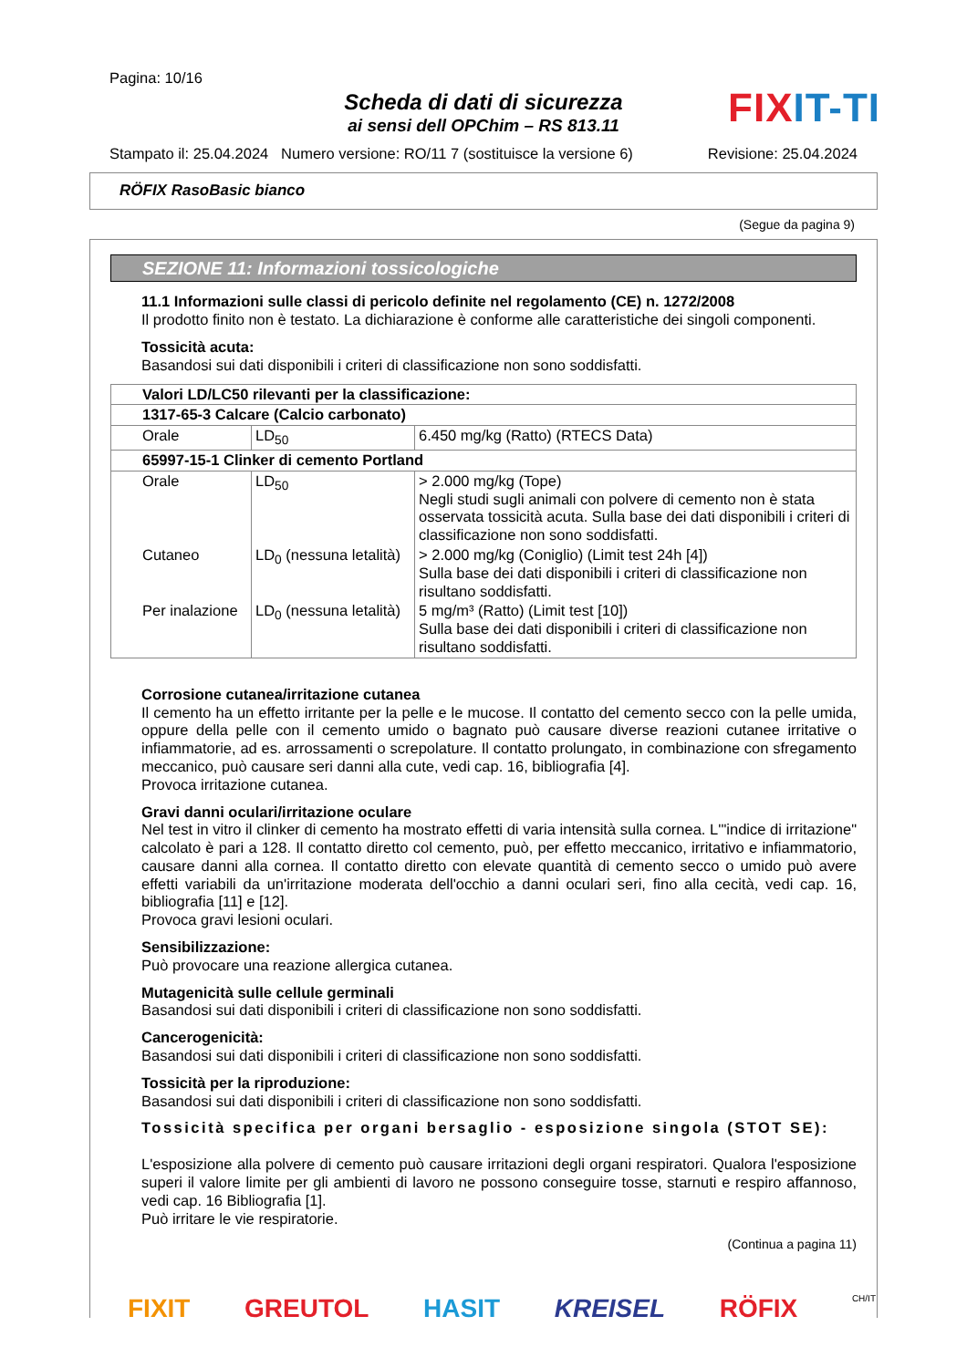Pagina: 10/16
Scheda di dati di sicurezza
ai sensi dell OPChim – RS 813.11
FIXIT-TI
Stampato il: 25.04.2024 Numero versione: RO/11 7 (sostituisce la versione 6) Revisione: 25.04.2024
RÖFIX RasoBasic bianco
(Segue da pagina 9)
SEZIONE 11: Informazioni tossicologiche
11.1 Informazioni sulle classi di pericolo definite nel regolamento (CE) n. 1272/2008
Il prodotto finito non è testato. La dichiarazione è conforme alle caratteristiche dei singoli componenti.
Tossicità acuta:
Basandosi sui dati disponibili i criteri di classificazione non sono soddisfatti.
| Valori LD/LC50 rilevanti per la classificazione: | | |
| 1317-65-3 Calcare (Calcio carbonato) | | |
| Orale | LD<sub>50</sub> | 6.450 mg/kg (Ratto) (RTECS Data) |
| 65997-15-1 Clinker di cemento Portland | | |
| Orale | LD<sub>50</sub> | > 2.000 mg/kg (Tope) Negli studi sugli animali con polvere di cemento non è stata osservata tossicità acuta. Sulla base dei dati disponibili i criteri di classificazione non sono soddisfatti. |
| Cutaneo | LD<sub>0</sub> (nessuna letalità) | > 2.000 mg/kg (Coniglio) (Limit test 24h [4]) Sulla base dei dati disponibili i criteri di classificazione non risultano soddisfatti. |
| Per inalazione | LD<sub>0</sub> (nessuna letalità) | 5 mg/m³ (Ratto) (Limit test [10]) Sulla base dei dati disponibili i criteri di classificazione non risultano soddisfatti. |
Corrosione cutanea/irritazione cutanea
Il cemento ha un effetto irritante per la pelle e le mucose. Il contatto del cemento secco con la pelle umida, oppure della pelle con il cemento umido o bagnato può causare diverse reazioni cutanee irritative o infiammatorie, ad es. arrossamenti o screpolature. Il contatto prolungato, in combinazione con sfregamento meccanico, può causare seri danni alla cute, vedi cap. 16, bibliografia [4].
Provoca irritazione cutanea.
Gravi danni oculari/irritazione oculare
Nel test in vitro il clinker di cemento ha mostrato effetti di varia intensità sulla cornea. L'"indice di irritazione" calcolato è pari a 128. Il contatto diretto col cemento, può, per effetto meccanico, irritativo e infiammatorio, causare danni alla cornea. Il contatto diretto con elevate quantità di cemento secco o umido può avere effetti variabili da un'irritazione moderata dell'occhio a danni oculari seri, fino alla cecità, vedi cap. 16, bibliografia [11] e [12].
Provoca gravi lesioni oculari.
Sensibilizzazione:
Può provocare una reazione allergica cutanea.
Mutagenicità sulle cellule germinali
Basandosi sui dati disponibili i criteri di classificazione non sono soddisfatti.
Cancerogenicità:
Basandosi sui dati disponibili i criteri di classificazione non sono soddisfatti.
Tossicità per la riproduzione:
Basandosi sui dati disponibili i criteri di classificazione non sono soddisfatti.
Tossicità specifica per organi bersaglio - esposizione singola (STOT SE):
L'esposizione alla polvere di cemento può causare irritazioni degli organi respiratori. Qualora l'esposizione superi il valore limite per gli ambienti di lavoro ne possono conseguire tosse, starnuti e respiro affannoso, vedi cap. 16 Bibliografia [1].
Può irritare le vie respiratorie.
(Continua a pagina 11)
FIXIT GREUTOL HASIT KREISEL RÖFIX CH/IT